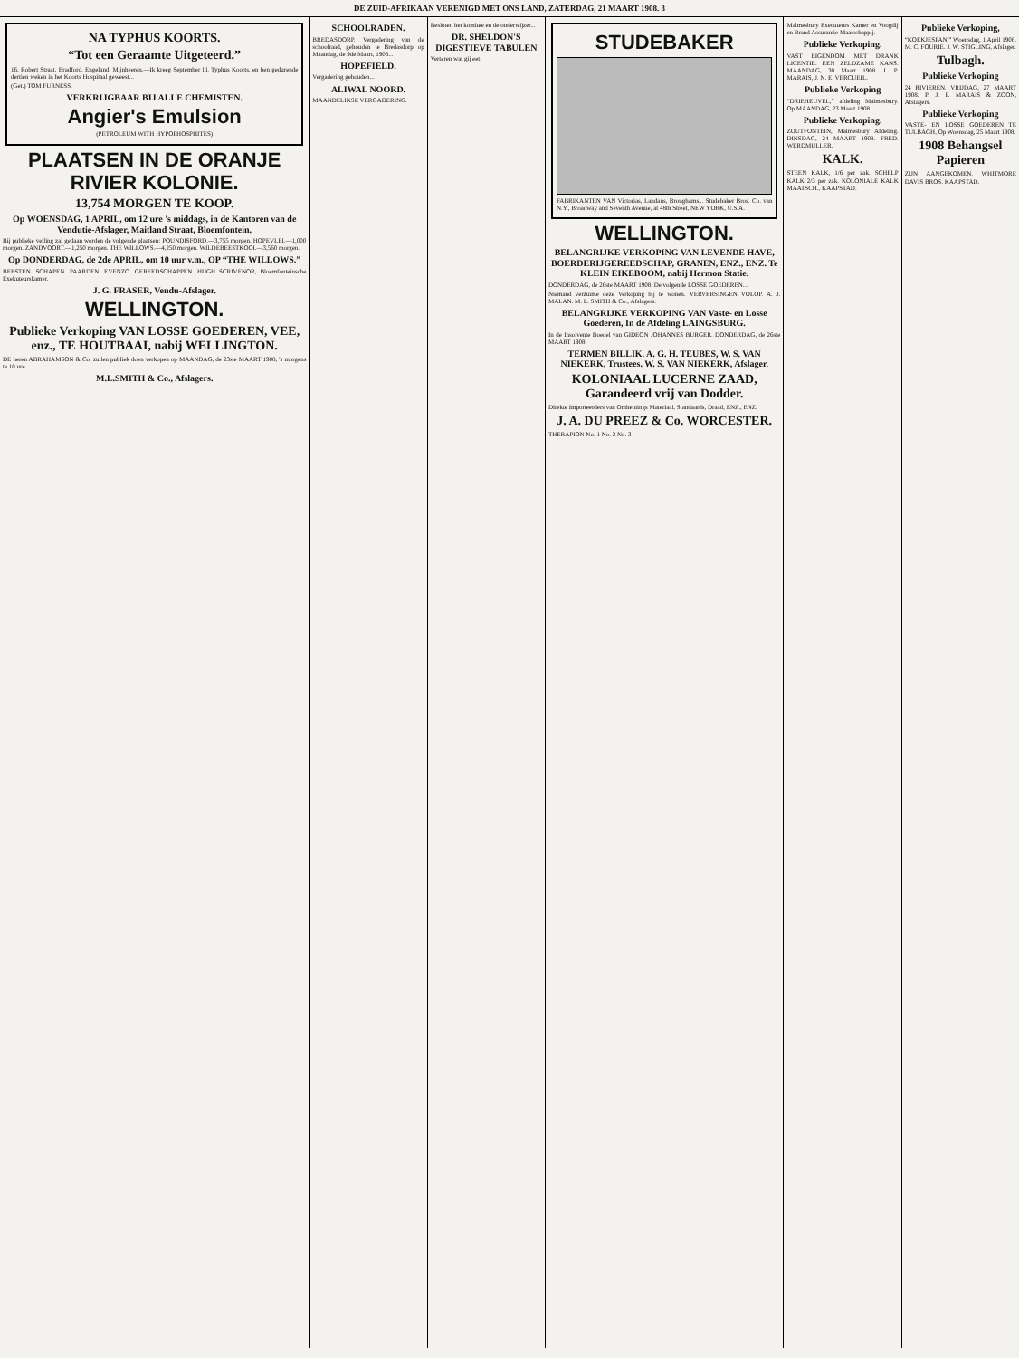DE ZUID-AFRIKAAN VERENIGD MET ONS LAND, ZATERDAG, 21 MAART 1908. 3
NA TYPHUS KOORTS.
“Tot een Geraamte Uitgeteerd.”
16, Robert Straat, Bradford, Engeland. Mijnheeren,—Ik kreeg September l.l. Typhus Koorts, en ben gedurende dertien weken in het Koorts Hospitaal geweest...
(Get.) TOM FURNESS.
VERKRIJGBAAR BIJ ALLE CHEMISTEN.
Angier's Emulsion
(PETROLEUM WITH HYPOPHOSPHITES)
PLAATSEN IN DE ORANJE RIVIER KOLONIE.
13,754 MORGEN TE KOOP.
Op WOENSDAG, 1 APRIL, om 12 ure 's middags, in de Kantoren van de Vendutie-Afslager, Maitland Straat, Bloemfontein.
Bij publieke veiling zal gedaan worden de volgende plaatsen: POUNDISFORD.—3,755 morgen. HOPEVLEI.—1,000 morgen. ZANDVOORT.—1,250 morgen. THE WILLOWS.—4,250 morgen. WILDEBEESTKOOI.—3,560 morgen.
Op DONDERDAG, de 2de APRIL, om 10 uur v.m., OP “THE WILLOWS.”
BEESTEN. SCHAPEN. PAARDEN. EVENZO. GEREEDSCHAPPEN. HUGH SCRIVENOR, Bloemfonteinsche Exekuteurskamer.
J. G. FRASER, Vendu-Afslager.
WELLINGTON.
Publieke Verkoping VAN LOSSE GOEDEREN, VEE, enz., TE HOUTBAAI, nabij WELLINGTON.
DE heren ABRAHAMSON & Co. zullen publiek doen verkopen op MAANDAG, de 23ste MAART 1908, 's morgens te 10 ure.
M.L.SMITH & Co., Afslagers.
SCHOOLRADEN.
BREDASDORP. Vergadering van de schoolraad, gehouden te Bredasdorp op Maandag, de 9de Maart, 1908...
HOPEFIELD.
Vergadering gehouden...
ALIWAL NOORD.
MAANDELIKSE VERGADERING.
Besloten het komitee en de onderwijzer...
DR. SHELDON'S DIGESTIEVE TABULEN
Verteren wat gij eet.
STUDEBAKER
FABRIKANTEN VAN Victorias, Landaus, Broughams... Studebaker Bros. Co. van N.Y., Broadway and Seventh Avenue, at 48th Street, NEW YORK, U.S.A.
WELLINGTON.
BELANGRIJKE VERKOPING VAN LEVENDE HAVE, BOERDERIJGEREEDSCHAP, GRANEN, ENZ., ENZ. Te KLEIN EIKEBOOM, nabij Hermon Statie.
DONDERDAG, de 26ste MAART 1908. De volgende LOSSE GOEDEREN...
Niemand verzuime deze Verkoping bij te wonen. VERVERSINGEN VOLOP. A. J. MALAN. M. L. SMITH & Co., Afslagers.
BELANGRIJKE VERKOPING VAN Vaste- en Losse Goederen, In de Afdeling LAINGSBURG.
In de Insolvente Boedel van GIDEON JOHANNES BURGER. DONDERDAG, de 26ste MAART 1908.
TERMEN BILLIK. A. G. H. TEUBES, W. S. VAN NIEKERK, Trustees. W. S. VAN NIEKERK, Afslager.
KOLONIAAL LUCERNE ZAAD, Garandeerd vrij van Dodder.
Direkte Importeerders van Omheinings Materiaal, Standaards, Draad, ENZ., ENZ.
J. A. DU PREEZ & Co. WORCESTER.
THERAPION No. 1 No. 2 No. 3
Malmesbury Executeurs Kamer en Voogdij en Brand Assurantie Maatschappij.
Publieke Verkoping.
VAST EIGENDOM MET DRANK LICENTIE. EEN ZELDZAME KANS. MAANDAG, 30 Maart 1908. I. P. MARAIS, J. N. E. VERCUEIL.
Publieke Verkoping
“DRIEHEUVEL,” afdeling Malmesbury. Op MAANDAG, 23 Maart 1908.
Publieke Verkoping.
ZOUTFONTEIN, Malmesbury Afdeling. DINSDAG, 24 MAART 1908. FRED. WERDMULLER.
KALK.
STEEN KALK, 1/6 per zak. SCHELP KALK 2/3 per zak. KOLONIALE KALK MAATSCH., KAAPSTAD.
Publieke Verkoping,
“KOEKJESPAN,” Woensdag, 1 April 1908. M. C. FOURIE. J. W. STIGLING, Afslager.
Tulbagh.
Publieke Verkoping
24 RIVIEREN. VRIJDAG, 27 MAART 1908. P. J. P. MARAIS & ZOON, Afslagers.
Publieke Verkoping
VASTE- EN LOSSE GOEDEREN TE TULBAGH, Op Woensdag, 25 Maart 1908.
1908 Behangsel Papieren
ZIJN AANGEKOMEN. WHITMORE DAVIS BROS. KAAPSTAD.